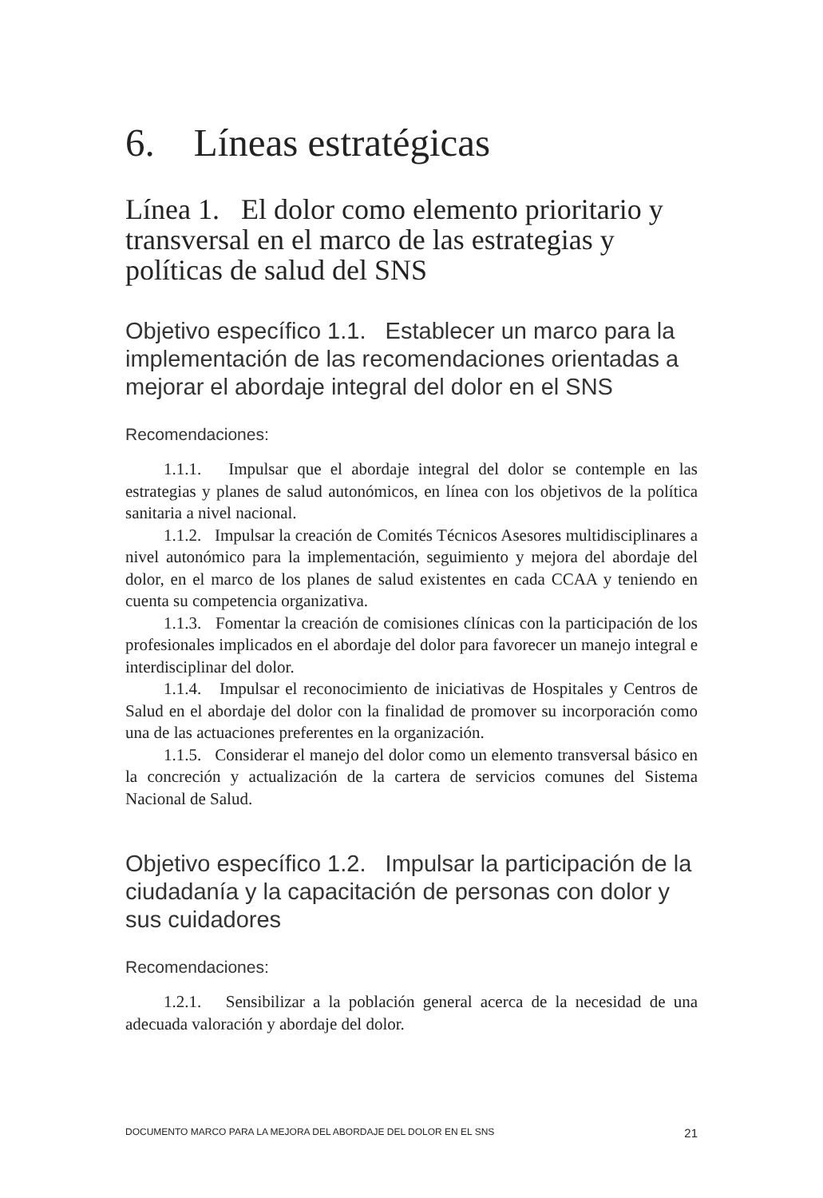6. Líneas estratégicas
Línea 1. El dolor como elemento prioritario y transversal en el marco de las estrategias y políticas de salud del SNS
Objetivo específico 1.1. Establecer un marco para la implementación de las recomendaciones orientadas a mejorar el abordaje integral del dolor en el SNS
Recomendaciones:
1.1.1. Impulsar que el abordaje integral del dolor se contemple en las estrategias y planes de salud autonómicos, en línea con los objetivos de la política sanitaria a nivel nacional.
1.1.2. Impulsar la creación de Comités Técnicos Asesores multidisciplinares a nivel autonómico para la implementación, seguimiento y mejora del abordaje del dolor, en el marco de los planes de salud existentes en cada CCAA y teniendo en cuenta su competencia organizativa.
1.1.3. Fomentar la creación de comisiones clínicas con la participación de los profesionales implicados en el abordaje del dolor para favorecer un manejo integral e interdisciplinar del dolor.
1.1.4. Impulsar el reconocimiento de iniciativas de Hospitales y Centros de Salud en el abordaje del dolor con la finalidad de promover su incorporación como una de las actuaciones preferentes en la organización.
1.1.5. Considerar el manejo del dolor como un elemento transversal básico en la concreción y actualización de la cartera de servicios comunes del Sistema Nacional de Salud.
Objetivo específico 1.2. Impulsar la participación de la ciudadanía y la capacitación de personas con dolor y sus cuidadores
Recomendaciones:
1.2.1. Sensibilizar a la población general acerca de la necesidad de una adecuada valoración y abordaje del dolor.
DOCUMENTO MARCO PARA LA MEJORA DEL ABORDAJE DEL DOLOR EN EL SNS 21